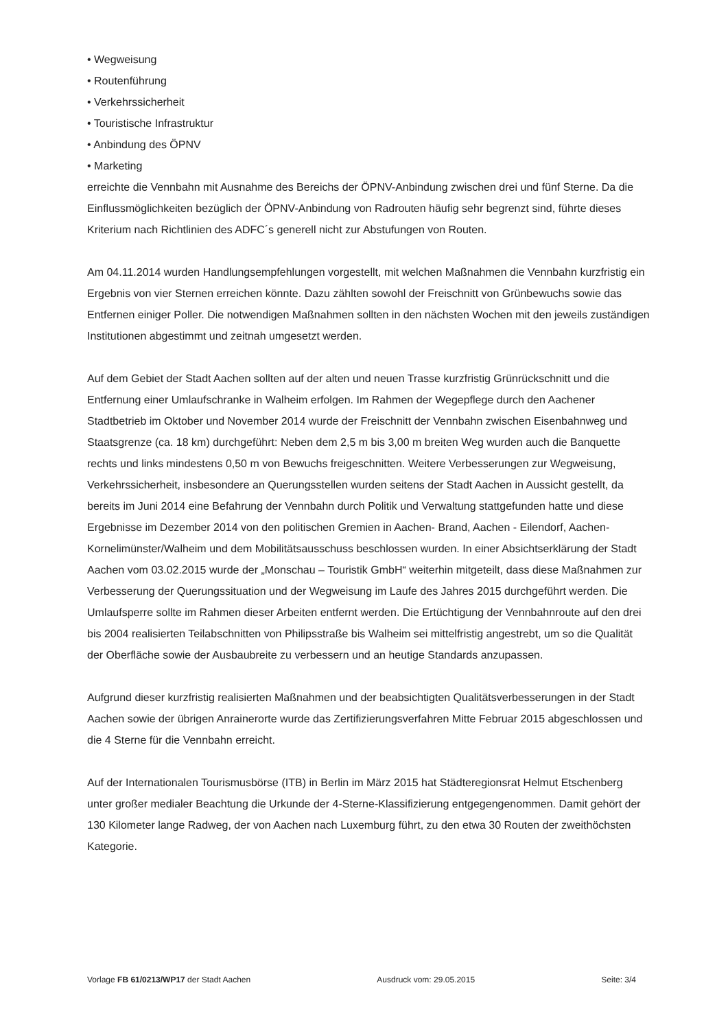• Wegweisung
• Routenführung
• Verkehrssicherheit
• Touristische Infrastruktur
• Anbindung des ÖPNV
• Marketing
erreichte die Vennbahn mit Ausnahme des Bereichs der ÖPNV-Anbindung zwischen drei und fünf Sterne. Da die Einflussmöglichkeiten bezüglich der ÖPNV-Anbindung von Radrouten häufig sehr begrenzt sind, führte dieses Kriterium nach Richtlinien des ADFC´s generell nicht zur Abstufungen von Routen.
Am 04.11.2014 wurden Handlungsempfehlungen vorgestellt, mit welchen Maßnahmen die Vennbahn kurzfristig ein Ergebnis von vier Sternen erreichen könnte. Dazu zählten sowohl der Freischnitt von Grünbewuchs sowie das Entfernen einiger Poller. Die notwendigen Maßnahmen sollten in den nächsten Wochen mit den jeweils zuständigen Institutionen abgestimmt und zeitnah umgesetzt werden.
Auf dem Gebiet der Stadt Aachen sollten auf der alten und neuen Trasse kurzfristig Grünrückschnitt und die Entfernung einer Umlaufschranke in Walheim erfolgen. Im Rahmen der Wegepflege durch den Aachener Stadtbetrieb im Oktober und November 2014 wurde der Freischnitt der Vennbahn zwischen Eisenbahnweg und Staatsgrenze (ca. 18 km) durchgeführt: Neben dem 2,5 m bis 3,00 m breiten Weg wurden auch die Banquette rechts und links mindestens 0,50 m von Bewuchs freigeschnitten. Weitere Verbesserungen zur Wegweisung, Verkehrssicherheit, insbesondere an Querungsstellen wurden seitens der Stadt Aachen in Aussicht gestellt, da bereits im Juni 2014 eine Befahrung der Vennbahn durch Politik und Verwaltung stattgefunden hatte und diese Ergebnisse im Dezember 2014 von den politischen Gremien in Aachen- Brand, Aachen - Eilendorf, Aachen-Kornelimünster/Walheim und dem Mobilitätsausschuss beschlossen wurden. In einer Absichtserklärung der Stadt Aachen vom 03.02.2015 wurde der „Monschau – Touristik GmbH“ weiterhin mitgeteilt, dass diese Maßnahmen zur Verbesserung der Querungssituation und der Wegweisung im Laufe des Jahres 2015 durchgeführt werden. Die Umlaufsperre sollte im Rahmen dieser Arbeiten entfernt werden. Die Ertüchtigung der Vennbahnroute auf den drei bis 2004 realisierten Teilabschnitten von Philipsstraße bis Walheim sei mittelfristig angestrebt, um so die Qualität der Oberfläche sowie der Ausbaubreite zu verbessern und an heutige Standards anzupassen.
Aufgrund dieser kurzfristig realisierten Maßnahmen und der beabsichtigten Qualitätsverbesserungen in der Stadt Aachen sowie der übrigen Anrainerorte wurde das Zertifizierungsverfahren Mitte Februar 2015 abgeschlossen und die 4 Sterne für die Vennbahn erreicht.
Auf der Internationalen Tourismusbörse (ITB) in Berlin im März 2015 hat Städteregionsrat Helmut Etschenberg unter großer medialer Beachtung die Urkunde der 4-Sterne-Klassifizierung entgegengenommen. Damit gehört der 130 Kilometer lange Radweg, der von Aachen nach Luxemburg führt, zu den etwa 30 Routen der zweithöchsten Kategorie.
Vorlage FB 61/0213/WP17 der Stadt Aachen Ausdruck vom: 29.05.2015 Seite: 3/4